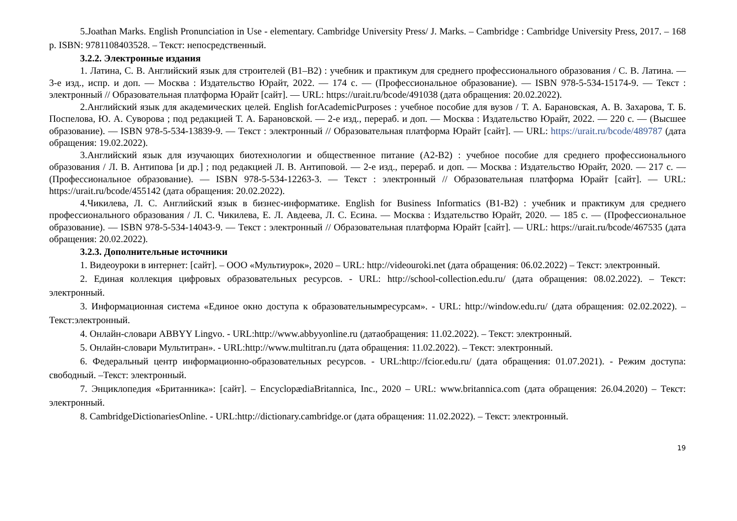5.Joathan Marks. English Pronunciation in Use - elementary. Cambridge University Press/ J. Marks. – Cambridge : Cambridge University Press, 2017. – 168 p. ISBN: 9781108403528. – Текст: непосредственный.
3.2.2. Электронные издания
1. Латина, С. В. Английский язык для строителей (B1–B2) : учебник и практикум для среднего профессионального образования / С. В. Латина. — 3-е изд., испр. и доп. — Москва : Издательство Юрайт, 2022. — 174 с. — (Профессиональное образование). — ISBN 978-5-534-15174-9. — Текст : электронный // Образовательная платформа Юрайт [сайт]. — URL: https://urait.ru/bcode/491038 (дата обращения: 20.02.2022).
2.Английский язык для академических целей. English forAcademicPurposes : учебное пособие для вузов / Т. А. Барановская, А. В. Захарова, Т. Б. Поспелова, Ю. А. Суворова ; под редакцией Т. А. Барановской. — 2-е изд., перераб. и доп. — Москва : Издательство Юрайт, 2022. — 220 с. — (Высшее образование). — ISBN 978-5-534-13839-9. — Текст : электронный // Образовательная платформа Юрайт [сайт]. — URL: https://urait.ru/bcode/489787 (дата обращения: 19.02.2022).
3.Английский язык для изучающих биотехнологии и общественное питание (A2-B2) : учебное пособие для среднего профессионального образования / Л. В. Антипова [и др.] ; под редакцией Л. В. Антиповой. — 2-е изд., перераб. и доп. — Москва : Издательство Юрайт, 2020. — 217 с. — (Профессиональное образование). — ISBN 978-5-534-12263-3. — Текст : электронный // Образовательная платформа Юрайт [сайт]. — URL: https://urait.ru/bcode/455142 (дата обращения: 20.02.2022).
4.Чикилева, Л. С. Английский язык в бизнес-информатике. English for Business Informatics (B1-B2) : учебник и практикум для среднего профессионального образования / Л. С. Чикилева, Е. Л. Авдеева, Л. С. Есина. — Москва : Издательство Юрайт, 2020. — 185 с. — (Профессиональное образование). — ISBN 978-5-534-14043-9. — Текст : электронный // Образовательная платформа Юрайт [сайт]. — URL: https://urait.ru/bcode/467535 (дата обращения: 20.02.2022).
3.2.3. Дополнительные источники
1. Видеоуроки в интернет: [сайт]. – ООО «Мультиурок», 2020 – URL: http://videouroki.net (дата обращения: 06.02.2022) – Текст: электронный.
2. Единая коллекция цифровых образовательных ресурсов. - URL: http://school-collection.edu.ru/ (дата обращения: 08.02.2022). – Текст: электронный.
3. Информационная система «Единое окно доступа к образовательнымресурсам». - URL: http://window.edu.ru/ (дата обращения: 02.02.2022). – Текст:электронный.
4. Онлайн-словари ABBYY Lingvo. - URL:http://www.abbyyonline.ru (датаобращения: 11.02.2022). – Текст: электронный.
5. Онлайн-словари Мультитран». - URL:http://www.multitran.ru (дата обращения: 11.02.2022). – Текст: электронный.
6. Федеральный центр информационно-образовательных ресурсов. - URL:http://fcior.edu.ru/ (дата обращения: 01.07.2021). - Режим доступа: свободный. –Текст: электронный.
7. Энциклопедия «Британника»: [сайт]. – EncyclopædiaBritannica, Inc., 2020 – URL: www.britannica.com (дата обращения: 26.04.2020) – Текст: электронный.
8. CambridgeDictionariesOnline. - URL:http://dictionary.cambridge.or (дата обращения: 11.02.2022). – Текст: электронный.
19